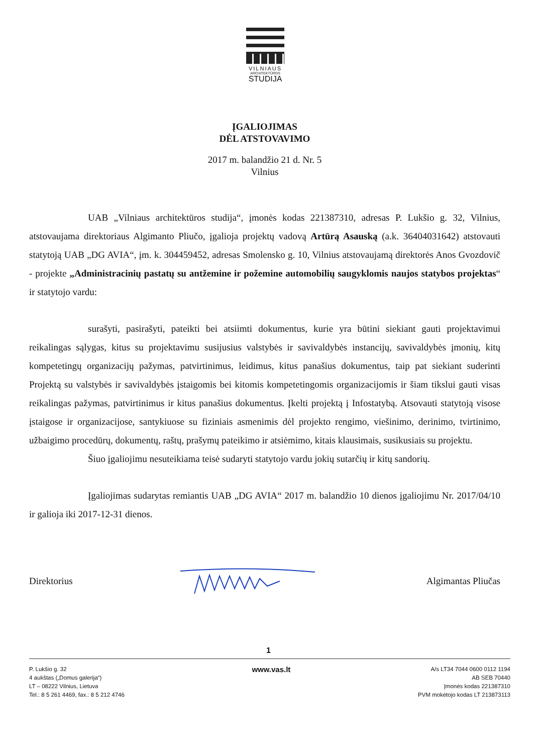VILNIAUS
ARCHITEKTŪROS
STUDIJA
ĮGALIOJIMAS
DĖL ATSTOVAVIMO
2017 m. balandžio 21 d. Nr. 5
Vilnius
UAB „Vilniaus architektūros studija“, įmonės kodas 221387310, adresas P. Lukšio g. 32, Vilnius, atstovaujama direktoriaus Algimanto Pliučo, įgalioja projektų vadovą Artūrą Asauską (a.k. 36404031642) atstovauti statytoją UAB „DG AVIA“, įm. k. 304459452, adresas Smolensko g. 10, Vilnius atstovaujamą direktorės Anos Gvozdovič - projekte „Administracinių pastatų su antžemine ir požemine automobilių saugyklomis naujos statybos projektas“ ir statytojo vardu:
surašyti, pasirašyti, pateikti bei atsiimti dokumentus, kurie yra būtini siekiant gauti projektavimui reikalingas sąlygas, kitus su projektavimu susijusius valstybės ir savivaldybės instancijų, savivaldybės įmonių, kitų kompetetingų organizacijų pažymas, patvirtinimus, leidimus, kitus panašius dokumentus, taip pat siekiant suderinti Projektą su valstybės ir savivaldybės įstaigomis bei kitomis kompetetingomis organizacijomis ir šiam tikslui gauti visas reikalingas pažymas, patvirtinimus ir kitus panašius dokumentus. Įkelti projektą į Infostatybą. Atsovauti statytoją visose įstaigose ir organizacijose, santykiuose su fiziniais asmenimis dėl projekto rengimo, viešinimo, derinimo, tvirtinimo, užbaigimo procedūrų, dokumentų, raštų, prašymų pateikimo ir atsiėmimo, kitais klausimais, susikusiais su projektu.
Šiuo įgaliojimu nesuteikiama teisė sudaryti statytojo vardu jokių sutarčių ir kitų sandorių.
Įgaliojimas sudarytas remiantis UAB „DG AVIA“ 2017 m. balandžio 10 dienos įgaliojimu Nr. 2017/04/10 ir galioja iki 2017-12-31 dienos.
Direktorius Algimantas Pliučas
1
P. Lukšio g. 32
4 aukštas („Domus galerija“)
LT – 08222 Vilnius, Lietuva
Tel.: 8 5 261 4469, fax.: 8 5 212 4746
www.vas.lt
A/s LT34 7044 0600 0112 1194
AB SEB 70440
Įmonės kodas 221387310
PVM mokėtojo kodas LT 213873113